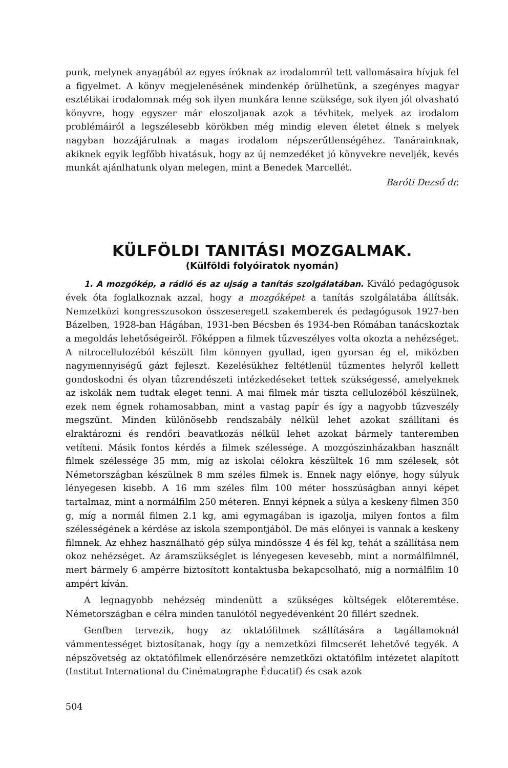punk, melynek anyagából az egyes íróknak az irodalomról tett vallomásaira hívjuk fel a figyelmet. A könyv megjelenésének mindenkép örülhetünk, a szegényes magyar esztétikai irodalomnak még sok ilyen munkára lenne szüksége, sok ilyen jól olvasható könyvre, hogy egyszer már eloszoljanak azok a tévhitek, melyek az irodalom problémáiról a legszélesebb körökben még mindig eleven életet élnek s melyek nagyban hozzájárulnak a magas irodalom népszerűtlenségéhez. Tanárainknak, akiknek egyik legfőbb hivatásuk, hogy az új nemzedéket jó könyvekre neveljék, kevés munkát ajánlhatunk olyan melegen, mint a Benedek Marcellét.
Baróti Dezső dr.
KÜLFÖLDI TANITÁSI MOZGALMAK.
(Külföldi folyóiratok nyomán)
1. A mozgókép, a rádió és az ujság a tanítás szolgálatában. Kiváló pedagógusok évek óta foglalkoznak azzal, hogy a mozgóképet a tanítás szolgálatába állítsák. Nemzetközi kongresszusokon összeseregett szakemberek és pedagógusok 1927-ben Bázelben, 1928-ban Hágában, 1931-ben Bécsben és 1934-ben Rómában tanácskoztak a megoldás lehetőségeiről. Főképpen a filmek tűzveszélyes volta okozta a nehézséget. A nitrocellulozéból készült film könnyen gyullad, igen gyorsan ég el, miközben nagymennyiségű gázt fejleszt. Kezelésükhez feltétlenül tűzmentes helyről kellett gondoskodni és olyan tűzrendészeti intézkedéseket tettek szükségessé, amelyeknek az iskolák nem tudtak eleget tenni. A mai filmek már tiszta cellulozéból készülnek, ezek nem égnek rohamosabban, mint a vastag papír és így a nagyobb tűzveszély megszűnt. Minden különösebb rendszabály nélkül lehet azokat szállítani és elraktározni és rendőri beavatkozás nélkül lehet azokat bármely tanteremben vetíteni. Másik fontos kérdés a filmek szélessége. A mozgószinházakban használt filmek szélessége 35 mm, míg az iskolai célokra készültek 16 mm szélesek, sőt Németországban készülnek 8 mm széles filmek is. Ennek nagy előnye, hogy súlyuk lényegesen kisebb. A 16 mm széles film 100 méter hosszúságban annyi képet tartalmaz, mint a normálfilm 250 méteren. Ennyi képnek a súlya a keskeny filmen 350 g, míg a normál filmen 2.1 kg, ami egymagában is igazolja, milyen fontos a film szélességének a kérdése az iskola szempontjából. De más előnyei is vannak a keskeny filmnek. Az ehhez használható gép súlya mindössze 4 és fél kg, tehát a szállítása nem okoz nehézséget. Az áramszükséglet is lényegesen kevesebb, mint a normálfilmnél, mert bármely 6 ampérre biztosított kontaktusba bekapcsolható, míg a normálfilm 10 ampért kíván.
A legnagyobb nehézség mindenütt a szükséges költségek előteremtése. Németországban e célra minden tanulótól negyedévenként 20 fillért szednek.
Genfben tervezik, hogy az oktatófilmek szállítására a tagállamoknál vámmentességet biztosítanak, hogy így a nemzetközi filmcserét lehetővé tegyék. A népszövetség az oktatófilmek ellenőrzésére nemzetközi oktatófilm intézetet alapított (Institut International du Cinématographe Éducatif) és csak azok
504